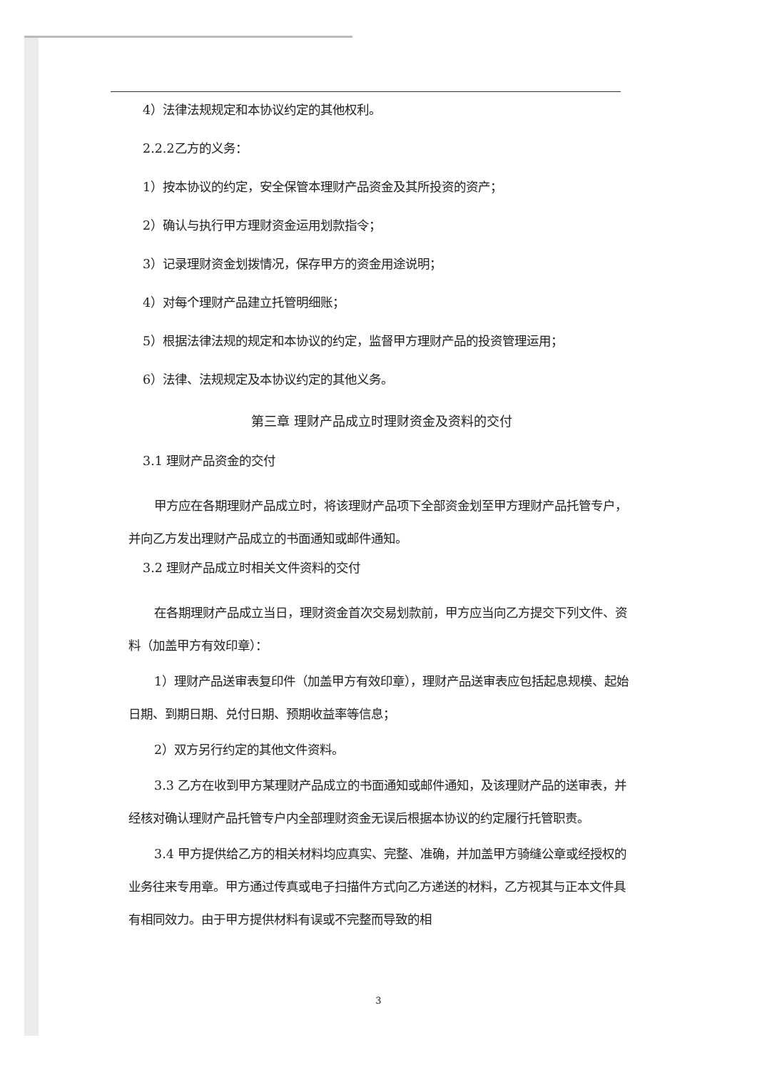4）法律法规规定和本协议约定的其他权利。
2.2.2乙方的义务：
1）按本协议的约定，安全保管本理财产品资金及其所投资的资产；
2）确认与执行甲方理财资金运用划款指令；
3）记录理财资金划拨情况，保存甲方的资金用途说明；
4）对每个理财产品建立托管明细账；
5）根据法律法规的规定和本协议的约定，监督甲方理财产品的投资管理运用；
6）法律、法规规定及本协议约定的其他义务。
第三章 理财产品成立时理财资金及资料的交付
3.1 理财产品资金的交付
甲方应在各期理财产品成立时，将该理财产品项下全部资金划至甲方理财产品托管专户，并向乙方发出理财产品成立的书面通知或邮件通知。
3.2 理财产品成立时相关文件资料的交付
在各期理财产品成立当日，理财资金首次交易划款前，甲方应当向乙方提交下列文件、资料（加盖甲方有效印章）：
1）理财产品送审表复印件（加盖甲方有效印章），理财产品送审表应包括起息规模、起始日期、到期日期、兑付日期、预期收益率等信息；
2）双方另行约定的其他文件资料。
3.3 乙方在收到甲方某理财产品成立的书面通知或邮件通知，及该理财产品的送审表，并经核对确认理财产品托管专户内全部理财资金无误后根据本协议的约定履行托管职责。
3.4 甲方提供给乙方的相关材料均应真实、完整、准确，并加盖甲方骑缝公章或经授权的业务往来专用章。甲方通过传真或电子扫描件方式向乙方递送的材料，乙方视其与正本文件具有相同效力。由于甲方提供材料有误或不完整而导致的相
3